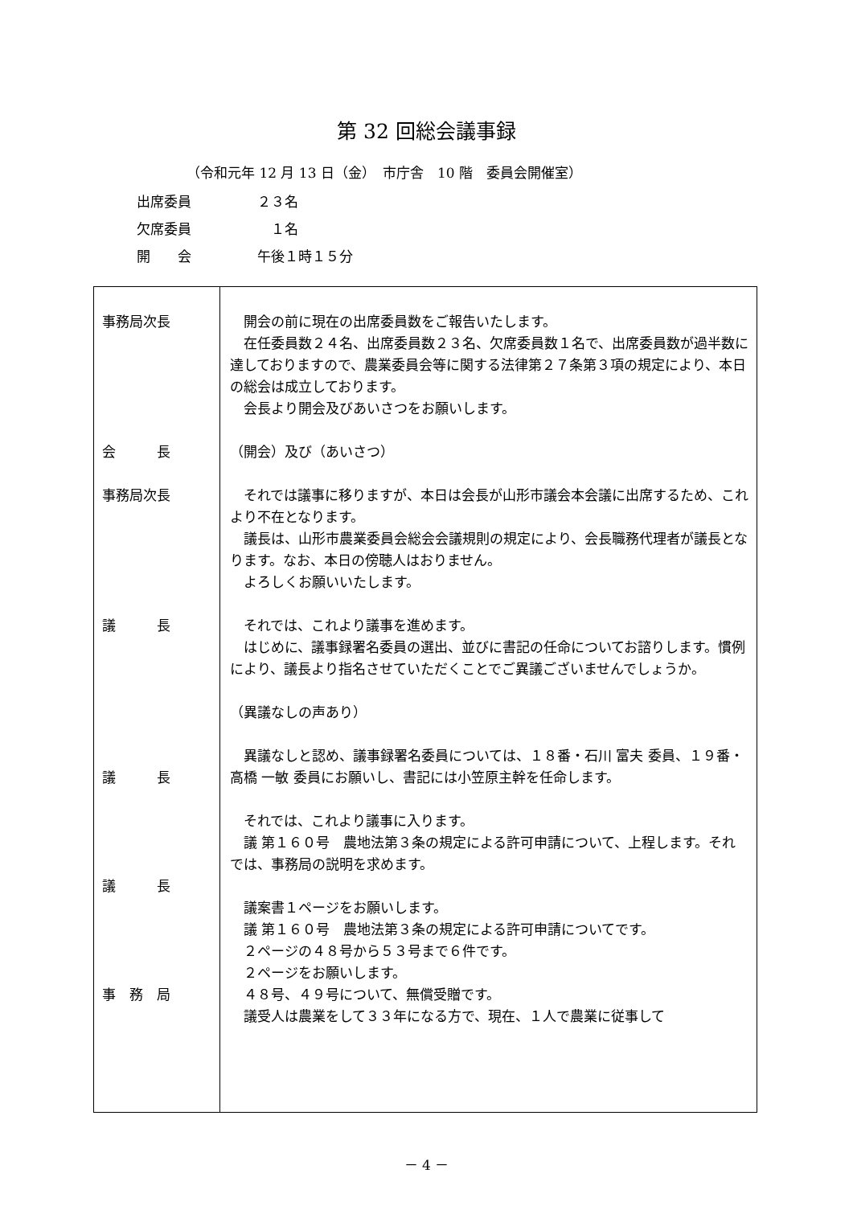第 32 回総会議事録
（令和元年 12 月 13 日（金）　市庁舎　10 階　委員会開催室）
出席委員 ２３名
欠席委員　１名
開　　会 午後１時１５分
| 事務局次長 会 長 事務局次長 議 長 議 長 議 長 事 務 局 | 開会の前に現在の出席委員数をご報告いたします。 在任委員数２４名、出席委員数２３名、欠席委員数１名で、出席委員数が過半数に達しておりますので、農業委員会等に関する法律第２７条第３項の規定により、本日の総会は成立しております。 会長より開会及びあいさつをお願いします。 （開会）及び（あいさつ） それでは議事に移りますが、本日は会長が山形市議会本会議に出席するため、これより不在となります。 議長は、山形市農業委員会総会会議規則の規定により、会長職務代理者が議長となります。なお、本日の傍聴人はおりません。 よろしくお願いいたします。 それでは、これより議事を進めます。 はじめに、議事録署名委員の選出、並びに書記の任命についてお諮りします。慣例により、議長より指名させていただくことでご異議ございませんでしょうか。 （異議なしの声あり） 異議なしと認め、議事録署名委員については、１８番・石川 富夫 委員、１９番・高橋 一敏 委員にお願いし、書記には小笠原主幹を任命します。 それでは、これより議事に入ります。 議 第１６０号 農地法第３条の規定による許可申請について、上程します。それでは、事務局の説明を求めます。 議案書１ページをお願いします。 議 第１６０号 農地法第３条の規定による許可申請についてです。 ２ページの４８号から５３号まで６件です。 ２ページをお願いします。 ４８号、４９号について、無償受贈です。 議受人は農業をして３３年になる方で、現在、１人で農業に従事して |
－ 4 －